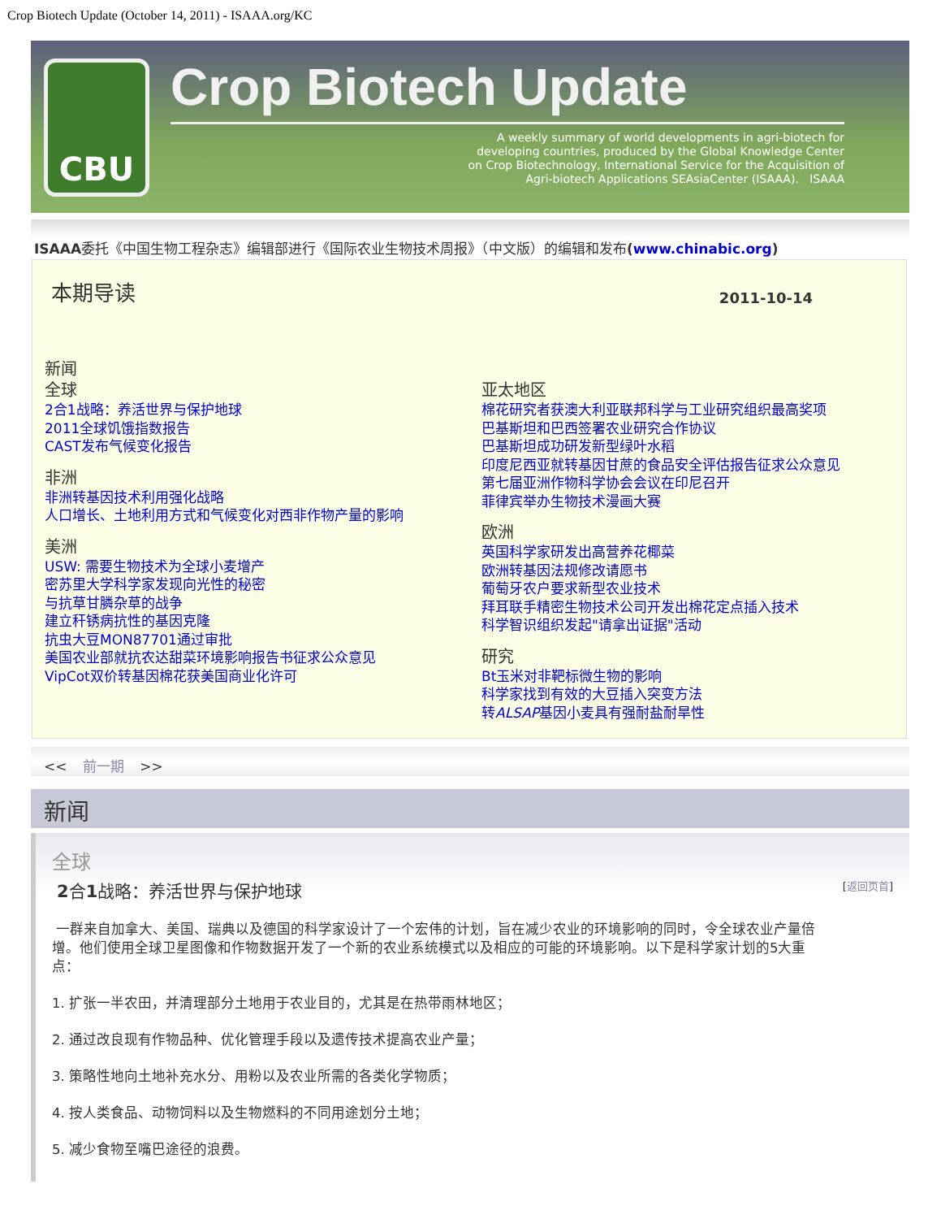Crop Biotech Update (October 14, 2011) - ISAAA.org/KC
CBU
Crop Biotech Update
A weekly summary of world developments in agri-biotech for
developing countries, produced by the Global Knowledge Center
on Crop Biotechnology, International Service for the Acquisition of
Agri-biotech Applications SEAsiaCenter (ISAAA). ISAAA
ISAAA委托《中国生物工程杂志》编辑部进行《国际农业生物技术周报》（中文版）的编辑和发布(www.chinabic.org)
本期导读
2011-10-14
新闻
全球
2合1战略：养活世界与保护地球
2011全球饥饿指数报告
CAST发布气候变化报告
非洲
非洲转基因技术利用强化战略
人口增长、土地利用方式和气候变化对西非作物产量的影响
美洲
USW: 需要生物技术为全球小麦增产
密苏里大学科学家发现向光性的秘密
与抗草甘膦杂草的战争
建立秆锈病抗性的基因克隆
抗虫大豆MON87701通过审批
美国农业部就抗农达甜菜环境影响报告书征求公众意见
VipCot双价转基因棉花获美国商业化许可
亚太地区
棉花研究者获澳大利亚联邦科学与工业研究组织最高奖项
巴基斯坦和巴西签署农业研究合作协议
巴基斯坦成功研发新型绿叶水稻
印度尼西亚就转基因甘蔗的食品安全评估报告征求公众意见
第七届亚洲作物科学协会会议在印尼召开
菲律宾举办生物技术漫画大赛
欧洲
英国科学家研发出高营养花椰菜
欧洲转基因法规修改请愿书
葡萄牙农户要求新型农业技术
拜耳联手精密生物技术公司开发出棉花定点插入技术
科学智识组织发起"请拿出证据"活动
研究
Bt玉米对非靶标微生物的影响
科学家找到有效的大豆插入突变方法
转ALSAP基因小麦具有强耐盐耐旱性
<< 前一期 >>
新闻
全球
2合1战略：养活世界与保护地球 [返回页首]
一群来自加拿大、美国、瑞典以及德国的科学家设计了一个宏伟的计划，旨在减少农业的环境影响的同时，令全球农业产量倍增。他们使用全球卫星图像和作物数据开发了一个新的农业系统模式以及相应的可能的环境影响。以下是科学家计划的5大重点：
1. 扩张一半农田，并清理部分土地用于农业目的，尤其是在热带雨林地区；
2. 通过改良现有作物品种、优化管理手段以及遗传技术提高农业产量；
3. 策略性地向土地补充水分、用粉以及农业所需的各类化学物质；
4. 按人类食品、动物饲料以及生物燃料的不同用途划分土地；
5. 减少食物至嘴巴途径的浪费。